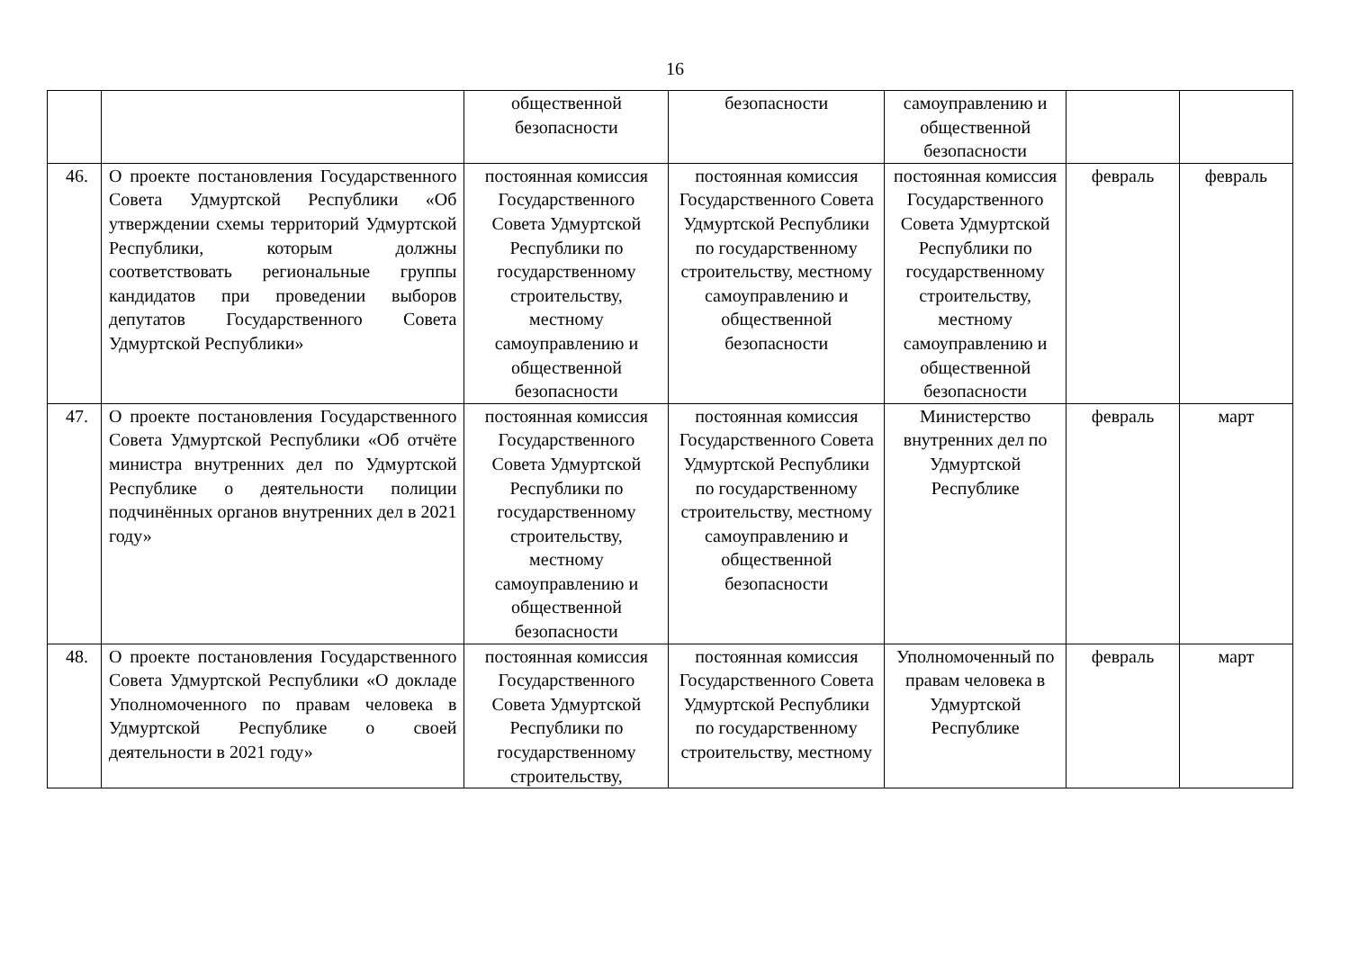16
| | | общественной безопасности | безопасности | самоуправлению и общественной безопасности | | |
| 46. | О проекте постановления Государственного Совета Удмуртской Республики «Об утверждении схемы территорий Удмуртской Республики, которым должны соответствовать региональные группы кандидатов при проведении выборов депутатов Государственного Совета Удмуртской Республики» | постоянная комиссия Государственного Совета Удмуртской Республики по государственному строительству, местному самоуправлению и общественной безопасности | постоянная комиссия Государственного Совета Удмуртской Республики по государственному строительству, местному самоуправлению и общественной безопасности | постоянная комиссия Государственного Совета Удмуртской Республики по государственному строительству, местному самоуправлению и общественной безопасности | февраль | февраль |
| 47. | О проекте постановления Государственного Совета Удмуртской Республики «Об отчёте министра внутренних дел по Удмуртской Республике о деятельности полиции подчинённых органов внутренних дел в 2021 году» | постоянная комиссия Государственного Совета Удмуртской Республики по государственному строительству, местному самоуправлению и общественной безопасности | постоянная комиссия Государственного Совета Удмуртской Республики по государственному строительству, местному самоуправлению и общественной безопасности | Министерство внутренних дел по Удмуртской Республике | февраль | март |
| 48. | О проекте постановления Государственного Совета Удмуртской Республики «О докладе Уполномоченного по правам человека в Удмуртской Республике о своей деятельности в 2021 году» | постоянная комиссия Государственного Совета Удмуртской Республики по государственному строительству, | постоянная комиссия Государственного Совета Удмуртской Республики по государственному строительству, местному | Уполномоченный по правам человека в Удмуртской Республике | февраль | март |